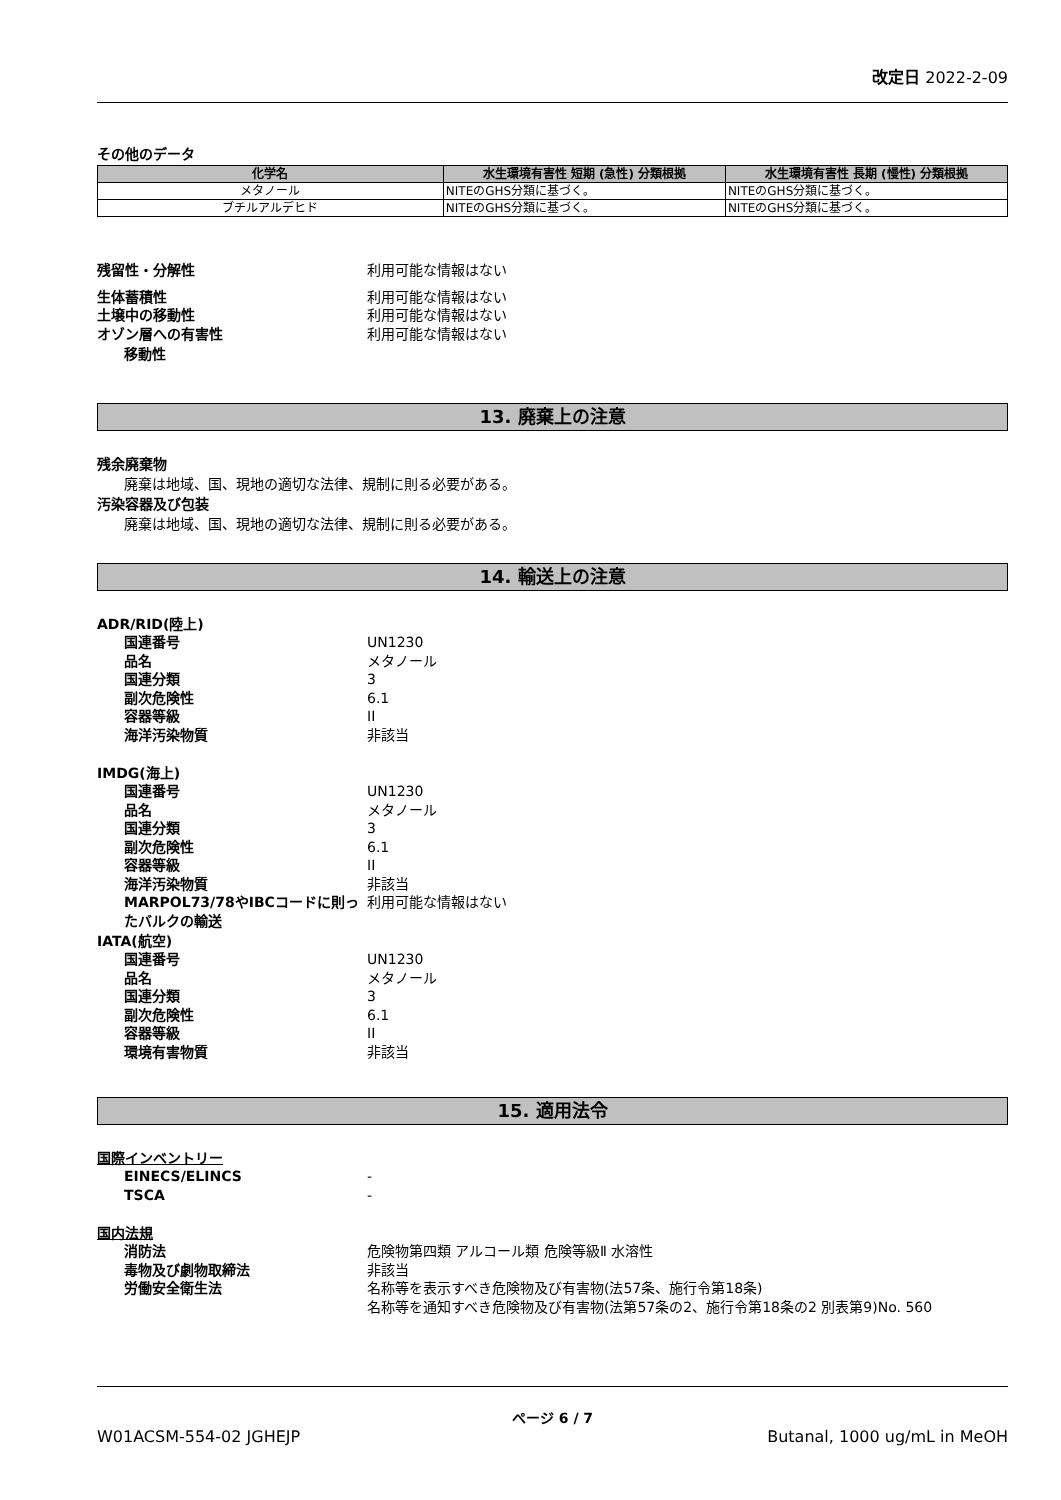改定日 2022-2-09
その他のデータ
| 化学名 | 水生環境有害性 短期 (急性) 分類根拠 | 水生環境有害性 長期 (慢性) 分類根拠 |
| --- | --- | --- |
| メタノール | NITEのGHS分類に基づく。 | NITEのGHS分類に基づく。 |
| ブチルアルデヒド | NITEのGHS分類に基づく。 | NITEのGHS分類に基づく。 |
残留性・分解性 利用可能な情報はない
生体蓄積性 利用可能な情報はない
土壌中の移動性 利用可能な情報はない
オゾン層への有害性 利用可能な情報はない
移動性
13. 廃棄上の注意
残余廃棄物
廃棄は地域、国、現地の適切な法律、規制に則る必要がある。
汚染容器及び包装
廃棄は地域、国、現地の適切な法律、規制に則る必要がある。
14. 輸送上の注意
ADR/RID(陸上)
国連番号 UN1230
品名 メタノール
国連分類 3
副次危険性 6.1
容器等級 II
海洋汚染物質 非該当
IMDG(海上)
国連番号 UN1230
品名 メタノール
国連分類 3
副次危険性 6.1
容器等級 II
海洋汚染物質 非該当
MARPOL73/78やIBCコードに則ったバルクの輸送 利用可能な情報はない
IATA(航空)
国連番号 UN1230
品名 メタノール
国連分類 3
副次危険性 6.1
容器等級 II
環境有害物質 非該当
15. 適用法令
国際インベントリー
EINECS/ELINCS -
TSCA -
国内法規
消防法 危険物第四類 アルコール類 危険等級Ⅱ 水溶性
毒物及び劇物取締法 非該当
労働安全衛生法 名称等を表示すべき危険物及び有害物(法57条、施行令第18条)
名称等を通知すべき危険物及び有害物(法第57条の2、施行令第18条の2 別表第9)No. 560
ページ 6 / 7
W01ACSM-554-02 JGHEJP Butanal, 1000 ug/mL in MeOH